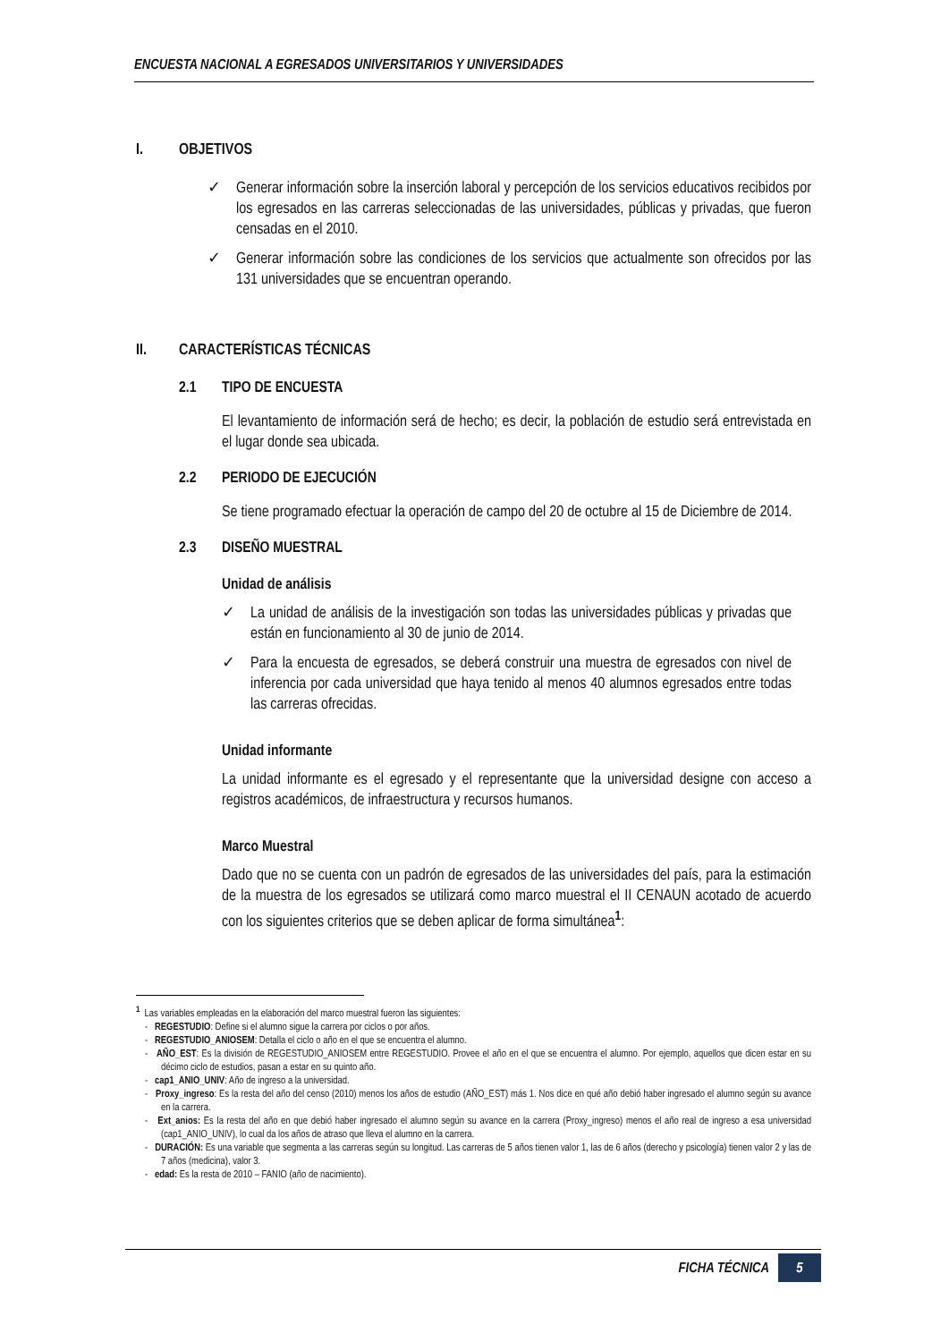ENCUESTA NACIONAL A EGRESADOS UNIVERSITARIOS Y UNIVERSIDADES
I. OBJETIVOS
✓ Generar información sobre la inserción laboral y percepción de los servicios educativos recibidos por los egresados en las carreras seleccionadas de las universidades, públicas y privadas, que fueron censadas en el 2010.
✓ Generar información sobre las condiciones de los servicios que actualmente son ofrecidos por las 131 universidades que se encuentran operando.
II. CARACTERÍSTICAS TÉCNICAS
2.1 TIPO DE ENCUESTA
El levantamiento de información será de hecho; es decir, la población de estudio será entrevistada en el lugar donde sea ubicada.
2.2 PERIODO DE EJECUCIÓN
Se tiene programado efectuar la operación de campo del 20 de octubre al 15 de Diciembre de 2014.
2.3 DISEÑO MUESTRAL
Unidad de análisis
✓ La unidad de análisis de la investigación son todas las universidades públicas y privadas que están en funcionamiento al 30 de junio de 2014.
✓ Para la encuesta de egresados, se deberá construir una muestra de egresados con nivel de inferencia por cada universidad que haya tenido al menos 40 alumnos egresados entre todas las carreras ofrecidas.
Unidad informante
La unidad informante es el egresado y el representante que la universidad designe con acceso a registros académicos, de infraestructura y recursos humanos.
Marco Muestral
Dado que no se cuenta con un padrón de egresados de las universidades del país, para la estimación de la muestra de los egresados se utilizará como marco muestral el II CENAUN acotado de acuerdo con los siguientes criterios que se deben aplicar de forma simultánea<sup>1</sup>:
<sup>1</sup> Las variables empleadas en la elaboración del marco muestral fueron las siguientes:
- REGESTUDIO: Define si el alumno sigue la carrera por ciclos o por años.
- REGESTUDIO_ANIOSEM: Detalla el ciclo o año en el que se encuentra el alumno.
- AÑO_EST: Es la división de REGESTUDIO_ANIOSEM entre REGESTUDIO. Provee el año en el que se encuentra el alumno. Por ejemplo, aquellos que dicen estar en su décimo ciclo de estudios, pasan a estar en su quinto año.
- cap1_ANIO_UNIV: Año de ingreso a la universidad.
- Proxy_ingreso: Es la resta del año del censo (2010) menos los años de estudio (AÑO_EST) más 1. Nos dice en qué año debió haber ingresado el alumno según su avance en la carrera.
- Ext_anios: Es la resta del año en que debió haber ingresado el alumno según su avance en la carrera (Proxy_ingreso) menos el año real de ingreso a esa universidad (cap1_ANIO_UNIV), lo cual da los años de atraso que lleva el alumno en la carrera.
- DURACIÓN: Es una variable que segmenta a las carreras según su longitud. Las carreras de 5 años tienen valor 1, las de 6 años (derecho y psicología) tienen valor 2 y las de 7 años (medicina), valor 3.
- edad: Es la resta de 2010 – FANIO (año de nacimiento).
FICHA TÉCNICA 5